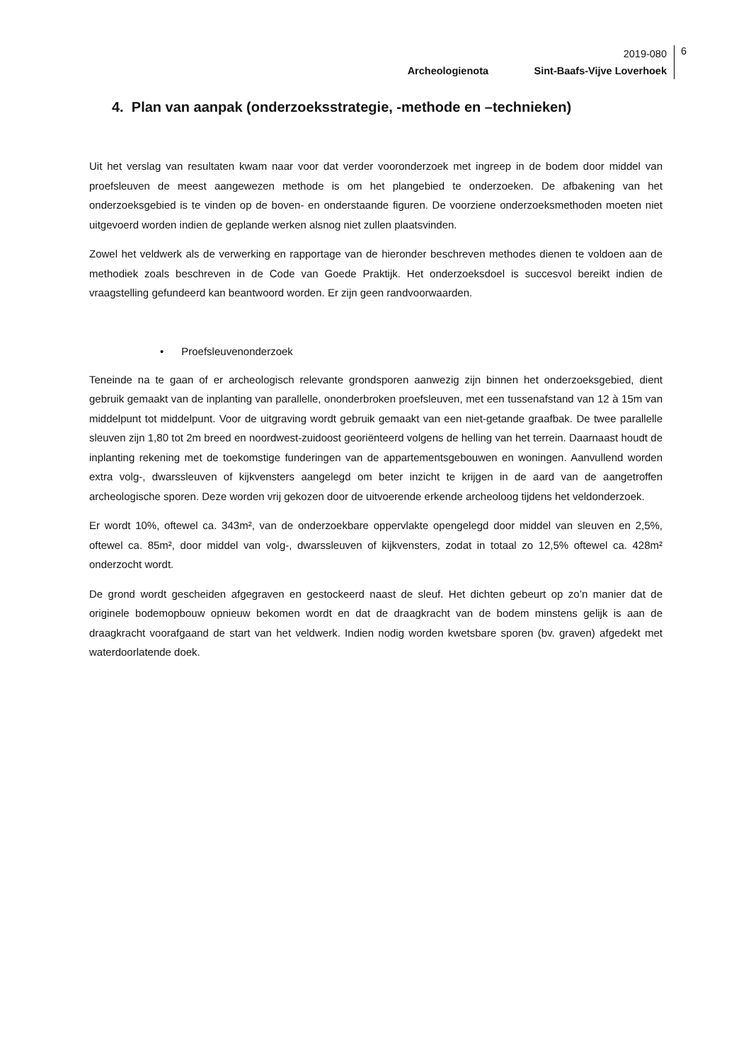2019-080
Archeologienota Sint-Baafs-Vijve Loverhoek
6
4. Plan van aanpak (onderzoeksstrategie, -methode en –technieken)
Uit het verslag van resultaten kwam naar voor dat verder vooronderzoek met ingreep in de bodem door middel van proefsleuven de meest aangewezen methode is om het plangebied te onderzoeken. De afbakening van het onderzoeksgebied is te vinden op de boven- en onderstaande figuren. De voorziene onderzoeksmethoden moeten niet uitgevoerd worden indien de geplande werken alsnog niet zullen plaatsvinden.
Zowel het veldwerk als de verwerking en rapportage van de hieronder beschreven methodes dienen te voldoen aan de methodiek zoals beschreven in de Code van Goede Praktijk. Het onderzoeksdoel is succesvol bereikt indien de vraagstelling gefundeerd kan beantwoord worden. Er zijn geen randvoorwaarden.
• Proefsleuvenonderzoek
Teneinde na te gaan of er archeologisch relevante grondsporen aanwezig zijn binnen het onderzoeksgebied, dient gebruik gemaakt van de inplanting van parallelle, ononderbroken proefsleuven, met een tussenafstand van 12 à 15m van middelpunt tot middelpunt. Voor de uitgraving wordt gebruik gemaakt van een niet-getande graafbak. De twee parallelle sleuven zijn 1,80 tot 2m breed en noordwest-zuidoost georiënteerd volgens de helling van het terrein. Daarnaast houdt de inplanting rekening met de toekomstige funderingen van de appartementsgebouwen en woningen. Aanvullend worden extra volg-, dwarssleuven of kijkvensters aangelegd om beter inzicht te krijgen in de aard van de aangetroffen archeologische sporen. Deze worden vrij gekozen door de uitvoerende erkende archeoloog tijdens het veldonderzoek.
Er wordt 10%, oftewel ca. 343m², van de onderzoekbare oppervlakte opengelegd door middel van sleuven en 2,5%, oftewel ca. 85m², door middel van volg-, dwarssleuven of kijkvensters, zodat in totaal zo 12,5% oftewel ca. 428m² onderzocht wordt.
De grond wordt gescheiden afgegraven en gestockeerd naast de sleuf. Het dichten gebeurt op zo’n manier dat de originele bodemopbouw opnieuw bekomen wordt en dat de draagkracht van de bodem minstens gelijk is aan de draagkracht voorafgaand de start van het veldwerk. Indien nodig worden kwetsbare sporen (bv. graven) afgedekt met waterdoorlatende doek.